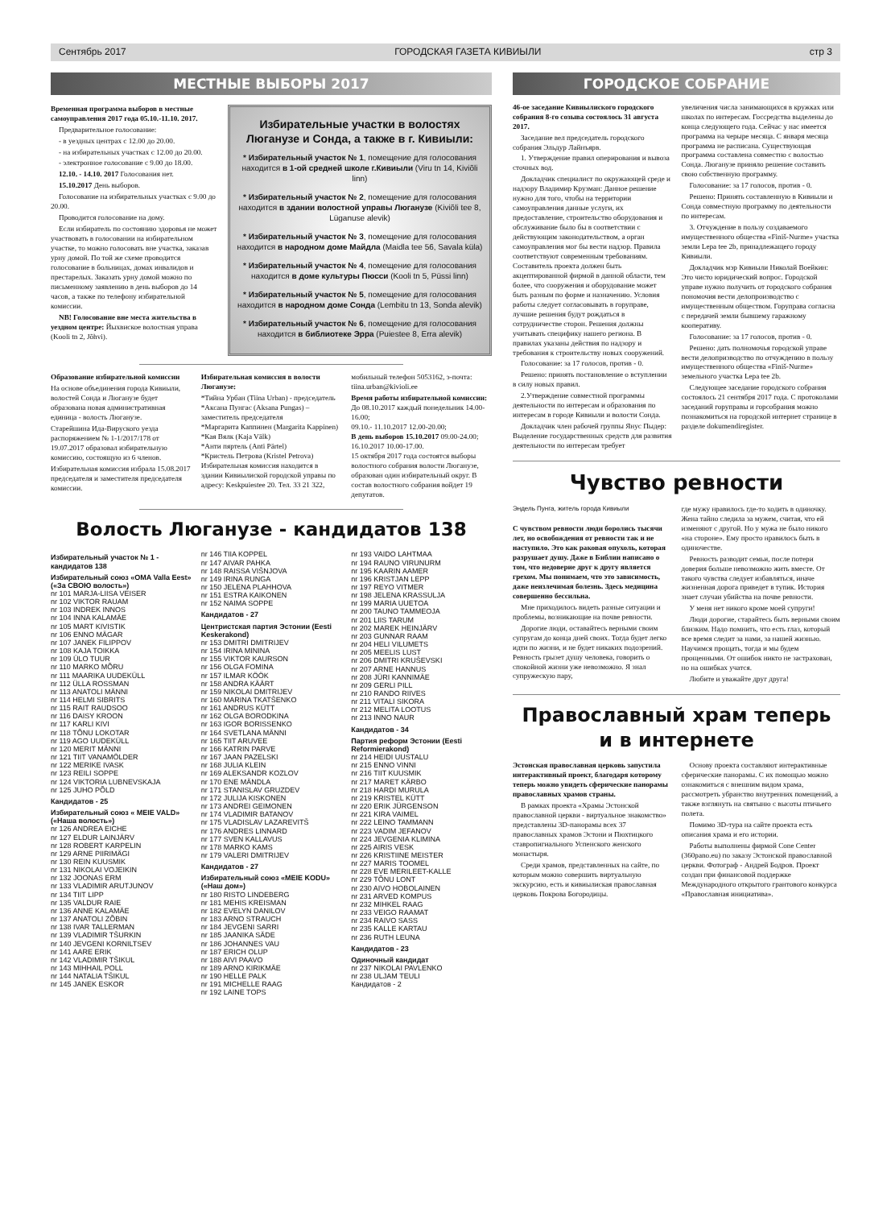Сентябрь 2017 ГОРОДСКАЯ ГАЗЕТА КИВИЫЛИ стр 3
МЕСТНЫЕ ВЫБОРЫ 2017
Временная программа выборов в местные самоуправления 2017 года 05.10.-11.10. 2017.
Предварительное голосование:
- в уездных центрах с 12.00 до 20.00.
- на избирательных участках с 12.00 до 20.00.
- электронное голосование с 9.00 до 18.00.
12.10. - 14.10. 2017 Голосования нет.
15.10.2017 День выборов.
Голосование на избирательных участках с 9.00 до 20.00.
Проводится голосование на дому.
Если избиратель по состоянию здоровья не может участвовать в голосовании на избирательном участке, то можно голосовать вне участка, заказав урну домой. По той же схеме проводится голосование в больницах, домах инвалидов и престарелых. Заказать урну домой можно по письменному заявлению в день выборов до 14 часов, а также по телефону избирательной комиссии.
NB! Голосование вне места жительства в уездном центре: Йыхвиское волостная управа (Kooli tn 2, Jõhvi).
Избирательные участки в волостях Люганузе и Сонда, а также в г. Кивиыли:
* Избирательный участок № 1, помещение для голосования находится в 1-ой средней школе г.Кивиыли (Viru tn 14, Kiviõli linn)
* Избирательный участок № 2, помещение для голосования находится в здании волостной управы Люганузе (Kiviõli tee 8, Lüganuse alevik)
* Избирательный участок № 3, помещение для голосования находится в народном доме Майдла (Maidla tee 56, Savala küla)
* Избирательный участок № 4, помещение для голосования находится в доме культуры Пюсси (Kooli tn 5, Püssi linn)
* Избирательный участок № 5, помещение для голосования находится в народном доме Сонда (Lembitu tn 13, Sonda alevik)
* Избирательный участок № 6, помещение для голосования находится в библиотеке Эрра (Puiestee 8, Erra alevik)
Образование избирательной комиссии
На основе объединения города Кивиыли, волостей Сонда и Люганузе будет образована новая административная единица - волость Люганузе.
Старейшина Ида-Вируского уезда распоряжением № 1-1/2017/178 от 19.07.2017 образовал избирательную комиссию, состоящую из 6 членов.
Избирательная комиссия избрала 15.08.2017 председателя и заместителя председателя комиссии.
Избирательная комиссия в волости Люганузе:
*Тийна Урбан (Tiina Urban) - председатель
*Аксана Пунгас (Aksana Pungas) – заместитель председателя
*Маргарита Каппинен (Margarita Kappinen)
*Кая Вялк (Kaja Välk)
*Анти пяртель (Anti Pärtel)
*Кристель Петрова (Kristel Petrova)
Избирательная комиссия находится в здании Кивиылиской городской управы по адресу: Keskpuiestee 20. Тел. 33 21 322,
мобильный телефон 5053162, э-почта: tiina.urban@kivioli.ee
Время работы избирательной комиссии:
До 08.10.2017 каждый понедельник 14.00-16.00;
09.10.- 11.10.2017 12.00-20.00;
В день выборов 15.10.2017 09.00-24.00;
16.10.2017 10.00-17.00.
15 октября 2017 года состоятся выборы волостного собрания волости Люганузе, образован один избирательный округ. В состав волостного собрания войдет 19 депутатов.
Волость Люганузе - кандидатов 138
Избирательный участок № 1 - кандидатов 138
Избирательный союз «OMA Valla Eest» («За СВОЮ волость»)
nr 101 MARJA-LIISA VEISER
nr 102 VIKTOR RAUAM
nr 103 INDREK INNOS
nr 104 INNA KALAMÄE
nr 105 MART KIVISTIK
nr 106 ENNO MÄGAR
nr 107 JANEK FILIPPOV
nr 108 KAJA TOIKKA
nr 109 ÜLO TUUR
nr 110 MARKO MÕRU
nr 111 MAARIKA UUDEKÜLL
nr 112 ÜLLA ROSSMAN
nr 113 ANATOLI MÄNNI
nr 114 HELMI SIBRITS
nr 115 RAIT RAUDSOO
nr 116 DAISY KROON
nr 117 KARLI KIVI
nr 118 TÕNU LOKOTAR
nr 119 AGO UUDEKÜLL
nr 120 MERIT MÄNNI
nr 121 TIIT VANAMÖLDER
nr 122 MERIKE IVASK
nr 123 REILI SOPPE
nr 124 VIKTORIA LUBNEVSKAJA
nr 125 JUHO PÕLD
Кандидатов - 25
Избирательный союз « MEIE VALD» («Наша волость»)
nr 126 ANDREA EICHE
nr 127 ELDUR LAINJÄRV
nr 128 ROBERT KARPELIN
nr 129 ARNE PIIRIMÄGI
nr 130 REIN KUUSMIK
nr 131 NIKOLAI VOJEIKIN
nr 132 JOONAS ERM
nr 133 VLADIMIR ARUTJUNOV
nr 134 TIIT LIPP
nr 135 VALDUR RAIE
nr 136 ANNE KALAMÄE
nr 137 ANATOLI ZÕBIN
nr 138 IVAR TALLERMAN
nr 139 VLADIMIR TŠURKIN
nr 140 JEVGENI KORNILTSEV
nr 141 AARE ERIK
nr 142 VLADIMIR TŠIKUL
nr 143 MIHHAIL POLL
nr 144 NATALIA TŠIKUL
nr 145 JANEK ESKOR
nr 146 TIIA KOPPEL
nr 147 AIVAR PAHKA
nr 148 RAISSA VIŠNJOVA
nr 149 IRINA RUNGA
nr 150 JELENA PLAHHOVA
nr 151 ESTRA KAIKONEN
nr 152 NAIMA SOPPE
Кандидатов - 27
Центристская партия Эстонии (Eesti Keskerakond)
nr 153 DMITRI DMITRIJEV
nr 154 IRINA MININA
nr 155 VIKTOR KAURSON
nr 156 OLGA FOMINA
nr 157 ILMAR KÖÖK
nr 158 ANDRA KÄÄRT
nr 159 NIKOLAI DMITRIJEV
nr 160 MARINA TKATŠENKO
nr 161 ANDRUS KÜTT
nr 162 OLGA BORODKINA
nr 163 IGOR BORISSENKO
nr 164 SVETLANA MÄNNI
nr 165 TIIT ARUVEE
nr 166 KATRIN PARVE
nr 167 JAAN PAZELSKI
nr 168 JULIA KLEIN
nr 169 ALEKSANDR KOZLOV
nr 170 ENE MÄNDLA
nr 171 STANISLAV GRUZDEV
nr 172 JULIJA KISKONEN
nr 173 ANDREI GEIMONEN
nr 174 VLADIMIR BATANOV
nr 175 VLADISLAV LAZAREVITŠ
nr 176 ANDRES LINNARD
nr 177 SVEN KALLAVUS
nr 178 MARKO KAMS
nr 179 VALERI DMITRIJEV
Кандидатов - 27
Избирательный союз «MEIE KODU» («Наш дом»)
nr 180 RISTO LINDEBERG
nr 181 MEHIS KREISMAN
nr 182 EVELYN DANILOV
nr 183 ARNO STRAUCH
nr 184 JEVGENI SARRI
nr 185 JAANIKA SÄDE
nr 186 JOHANNES VAU
nr 187 ERICH OLUP
nr 188 AIVI PAAVO
nr 189 ARNO KIRIKMÄE
nr 190 HELLE PALK
nr 191 MICHELLE RAAG
nr 192 LAINE TOPS
nr 193 VAIDO LAHTMAA
nr 194 RAUNO VIRUNURM
nr 195 KAARIN AAMER
nr 196 KRISTJAN LEPP
nr 197 REYO VITMER
nr 198 JELENA KRASSULJA
nr 199 MARIA UUETOA
nr 200 TAUNO TAMMEOJA
nr 201 LIIS TARUM
nr 202 MAREK HEINJÄRV
nr 203 GUNNAR RAAM
nr 204 HELI VILUMETS
nr 205 MEELIS LUST
nr 206 DMITRI KRUŠEVSKI
nr 207 ARNE HANNUS
nr 208 JÜRI KANNIMÄE
nr 209 GERLI PILL
nr 210 RANDO RIIVES
nr 211 VITALI SIKORA
nr 212 MELITA LOOTUS
nr 213 INNO NAUR
Кандидатов - 34
Партия реформ Эстонии (Eesti Reformierakond)
nr 214 HEIDI UUSTALU
nr 215 ENNO VINNI
nr 216 TIIT KUUSMIK
nr 217 MARET KÄRBO
nr 218 HARDI MURULA
nr 219 KRISTEL KÜTT
nr 220 ERIK JÜRGENSON
nr 221 KIRA VAIMEL
nr 222 LEINO TAMMANN
nr 223 VADIM JEFANOV
nr 224 JEVGENIA KLIMINA
nr 225 AIRIS VESK
nr 226 KRISTIINE MEISTER
nr 227 MARIS TOOMEL
nr 228 EVE MERILEET-KALLE
nr 229 TÕNU LONT
nr 230 AIVO HOBOLAINEN
nr 231 ARVED KOMPUS
nr 232 MIHKEL RAAG
nr 233 VEIGO RAAMAT
nr 234 RAIVO SASS
nr 235 KALLE KARTAU
nr 236 RUTH LEUNA
Кандидатов - 23
Одиночный кандидат
nr 237 NIKOLAI PAVLENKO
nr 238 ULJAM TEULI
Кандидатов - 2
ГОРОДСКОЕ СОБРАНИЕ
46-ое заседание Кивиылиского городского собрания 8-го созыва состоялось 31 августа 2017.
Заседание вел председатель городского собрания Эльдур Лайнъярв.
1. Утверждение правил оперирования и вывоза сточных вод.
Докладчик специалист по окружающей среде и надзору Владимир Крузман: Данное решение нужно для того, чтобы на территории самоуправления данные услуги, их предоставление, строительство оборудования и обслуживание было бы в соответствии с действующим законодательством, а орган самоуправления мог бы вести надзор. Правила соответствуют современным требованиям. Составитель проекта должен быть акцептированной фирмой в данной области, тем более, что сооружения и оборудование может быть разным по форме и назначению. Условия работы следует согласовывать в горуправе, лучшие решения будут рождаться в сотрудничестве сторон. Решения должны учитывать специфику нашего региона. В правилах указаны действия по надзору и требования к строительству новых сооружений.
Голосование: за 17 голосов, против - 0.
Решено: принять постановление о вступлении в силу новых правил.
2.Утверждение совместной программы деятельности по интересам и образования по интересам в городе Кивиыли и волости Сонда.
Докладчик член рабочей группы Янус Пыдер: Выделение государственных средств для развития деятельности по интересам требует
увеличения числа занимающихся в кружках или школах по интересам. Госсредства выделены до конца следующего года. Сейчас у нас имеется программа на черыре месяца. С января месяца программа не расписана. Существующая программа составлена совместно с волостью Сонда. Люганузе приняло решение составить свою собственную программу.
Голосование: за 17 голосов, против - 0.
Решено: Принять составленную в Кивиыли и Сонда совместную программу по деятельности по интересам.
3. Отчуждение в пользу создаваемого имущественного общества «Finiš-Nurme» участка земли Lepa tee 2b, принадлежащего городу Кивиыли.
Докладчик мэр Кивиыли Николай Воейкин: Это чисто юридический вопрос. Городской управе нужно получить от городского собрания пономочия вести делопроизводство с имущественным обществом. Горуправа согласна с передачей земли бывшему гаражному кооперативу.
Голосование: за 17 голосов, против - 0.
Решено: дать полномочья городской управе вести делопризводство по отчуждению в пользу имущественного общества «Finiš-Nurme» земельного участка Lepa tee 2b.
Следующее заседание городского собрания состоялось 21 сентября 2017 года. С протоколами заседаний горуправы и горсобрания можно познакомиться на городской интернет странице в разделе dokumendiregister.
Чувство ревности
Эндель Пунга, житель города Кивиыли
С чувством ревности люди боролись тысячи лет, но освобождения от ревности так и не наступило. Это как раковая опухоль, которая разрушает душу. Даже в Библии написано о том, что недоверие друг к другу является грехом. Мы понимаем, что это зависимость, даже неизлечимая болезнь. Здесь медицина совершенно бессильна.
Мне приходилось видеть разные ситуации и проблемы, возникающие на почве ревности.
Дорогие люди, оставайтесь верными своим супругам до конца дней своих. Тогда будет легко идти по жизни, и не будет никаких подозрений. Ревность грызет душу человека, говорить о спокойной жизни уже невозможно. Я знал супружескую пару,
где мужу нравилось где-то ходить в одиночку. Жена тайно следила за мужем, считая, что ей изменяют с другой. Но у мужа не было никого «на стороне». Ему просто нравилось быть в одиночестве.
Ревность разводит семьи, после потери доверия больше невозможно жить вместе. От такого чувства следует избавляться, иначе жизненная дорога приведет в тупик. История знает случаи убийства на почве ревности.
У меня нет никого кроме моей супруги!
Люди дорогие, старайтесь быть верными своим близким. Надо помнить, что есть глаз, который все время следит за нами, за нашей жизнью. Научимся прощать, тогда и мы будем прощенными. От ошибок никто не застрахован, но на ошибках учатся.
Любите и уважайте друг друга!
Православный храм теперь и в интернете
Эстонская православная церковь запустила интерактивный проект, благодаря которому теперь можно увидеть сферические панорамы православных храмов страны.
В рамках проекта «Храмы Эстонской православной церкви - виртуальное знакомство» представлены 3D-панорамы всех 37 православных храмов Эстони и Пюхтицкого ставропигиального Успенского женского монастыря.
Среди храмов, представленных на сайте, по которым можно совершить виртуальную экскурсию, есть и кивиылиская православная церковь Покрова Богородицы.
Основу проекта составляют интерактивные сферические панорамы. С их помощью можно ознакомиться с внешним видом храма, рассмотреть убранство внутренних помещений, а также взглянуть на святыню с высоты птичьего полета.
Помимо 3D-тура на сайте проекта есть описания храма и его истории.
Работы выполнены фирмой Cone Center (360pano.eu) по заказу Эстонской православной церкви. Фотограф - Андрей Бодров. Проект создан при финансовой поддержке Международного открытого грантового конкурса «Православная инициатива».